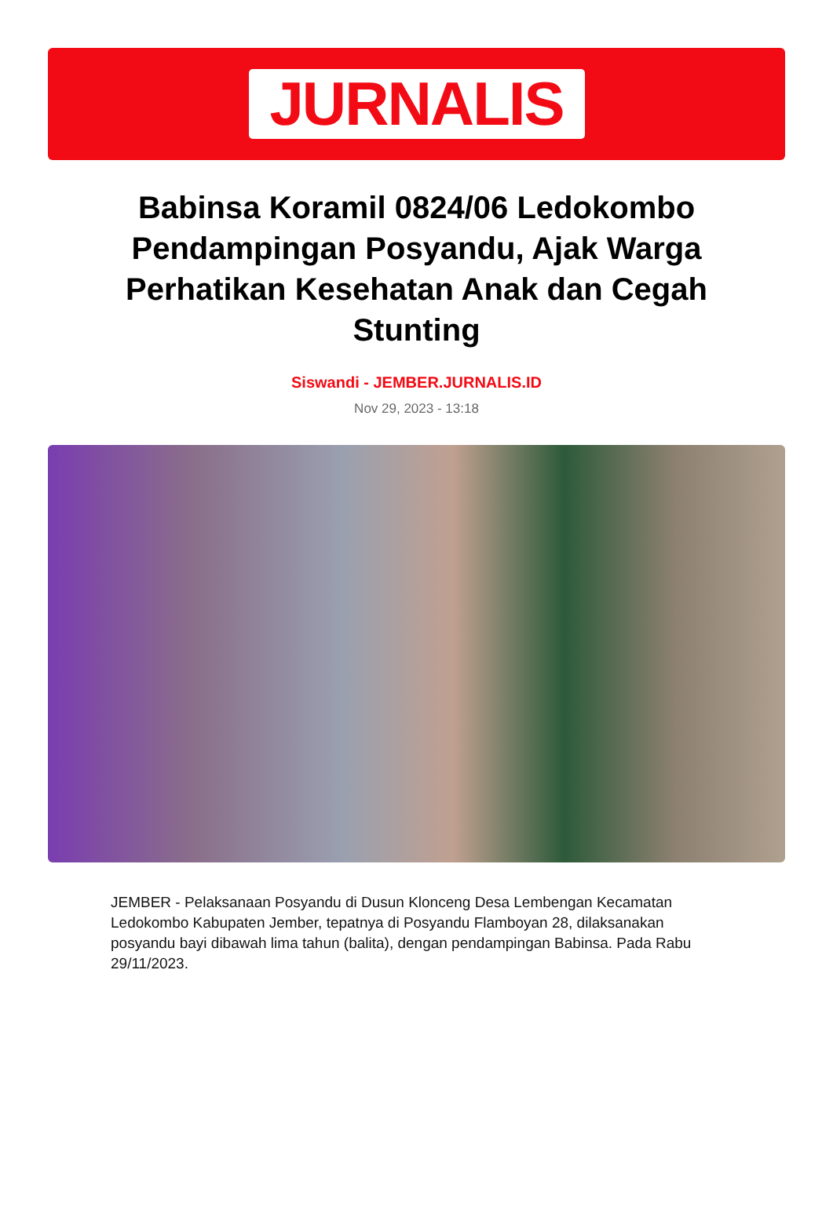JURNALIS
Babinsa Koramil 0824/06 Ledokombo Pendampingan Posyandu, Ajak Warga Perhatikan Kesehatan Anak dan Cegah Stunting
Siswandi - JEMBER.JURNALIS.ID
Nov 29, 2023 - 13:18
JEMBER - Pelaksanaan Posyandu di Dusun Klonceng Desa Lembengan Kecamatan Ledokombo Kabupaten Jember, tepatnya di Posyandu Flamboyan 28, dilaksanakan posyandu bayi dibawah lima tahun (balita), dengan pendampingan Babinsa. Pada Rabu 29/11/2023.